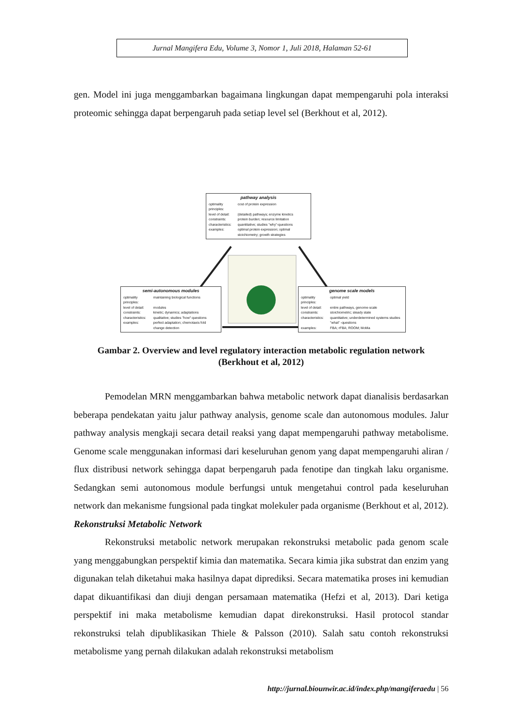Jurnal Mangifera Edu, Volume 3, Nomor 1, Juli 2018, Halaman 52-61
gen. Model ini juga menggambarkan bagaimana lingkungan dapat mempengaruhi pola interaksi proteomic sehingga dapat berpengaruh pada setiap level sel (Berkhout et al, 2012).
pathway analysis
| optimality principles: | cost of protein expression |
| level of detail: | (detailed) pathways; enzyme kinetics |
| constraints: | protein burden; resource limitation |
| characteristics: | quantitative; studies "why"-questions |
| examples: | optimal protein expression; optimal stoichiometry; growth strategies |
semi-autonomous modules
| optimality principles: | maintaining biological functions |
| level of detail: | modules |
| constraints: | kinetic; dynamics; adaptations |
| characteristics: | qualitative; studies "how"-questions |
| examples: | perfect adaptation; chemotaxis fold change detection |
genome scale models
| optimality principles: | optimal yield |
| level of detail: | entire pathways, genome-scale |
| constraints: | stoichiometric; steady state |
| characteristics: | quantitative; underdetermined systems studies "what" -questions |
| examples: | FBA; rFBA; ROOM; MoMa |
Gambar 2. Overview and level regulatory interaction metabolic regulation network
(Berkhout et al, 2012)
Pemodelan MRN menggambarkan bahwa metabolic network dapat dianalisis berdasarkan beberapa pendekatan yaitu jalur pathway analysis, genome scale dan autonomous modules. Jalur pathway analysis mengkaji secara detail reaksi yang dapat mempengaruhi pathway metabolisme. Genome scale menggunakan informasi dari keseluruhan genom yang dapat mempengaruhi aliran / flux distribusi network sehingga dapat berpengaruh pada fenotipe dan tingkah laku organisme. Sedangkan semi autonomous module berfungsi untuk mengetahui control pada keseluruhan network dan mekanisme fungsional pada tingkat molekuler pada organisme (Berkhout et al, 2012).
Rekonstruksi Metabolic Network
Rekonstruksi metabolic network merupakan rekonstruksi metabolic pada genom scale yang menggabungkan perspektif kimia dan matematika. Secara kimia jika substrat dan enzim yang digunakan telah diketahui maka hasilnya dapat diprediksi. Secara matematika proses ini kemudian dapat dikuantifikasi dan diuji dengan persamaan matematika (Hefzi et al, 2013). Dari ketiga perspektif ini maka metabolisme kemudian dapat direkonstruksi. Hasil protocol standar rekonstruksi telah dipublikasikan Thiele & Palsson (2010). Salah satu contoh rekonstruksi metabolisme yang pernah dilakukan adalah rekonstruksi metabolism
http://jurnal.biounwir.ac.id/index.php/mangiferaedu | 56